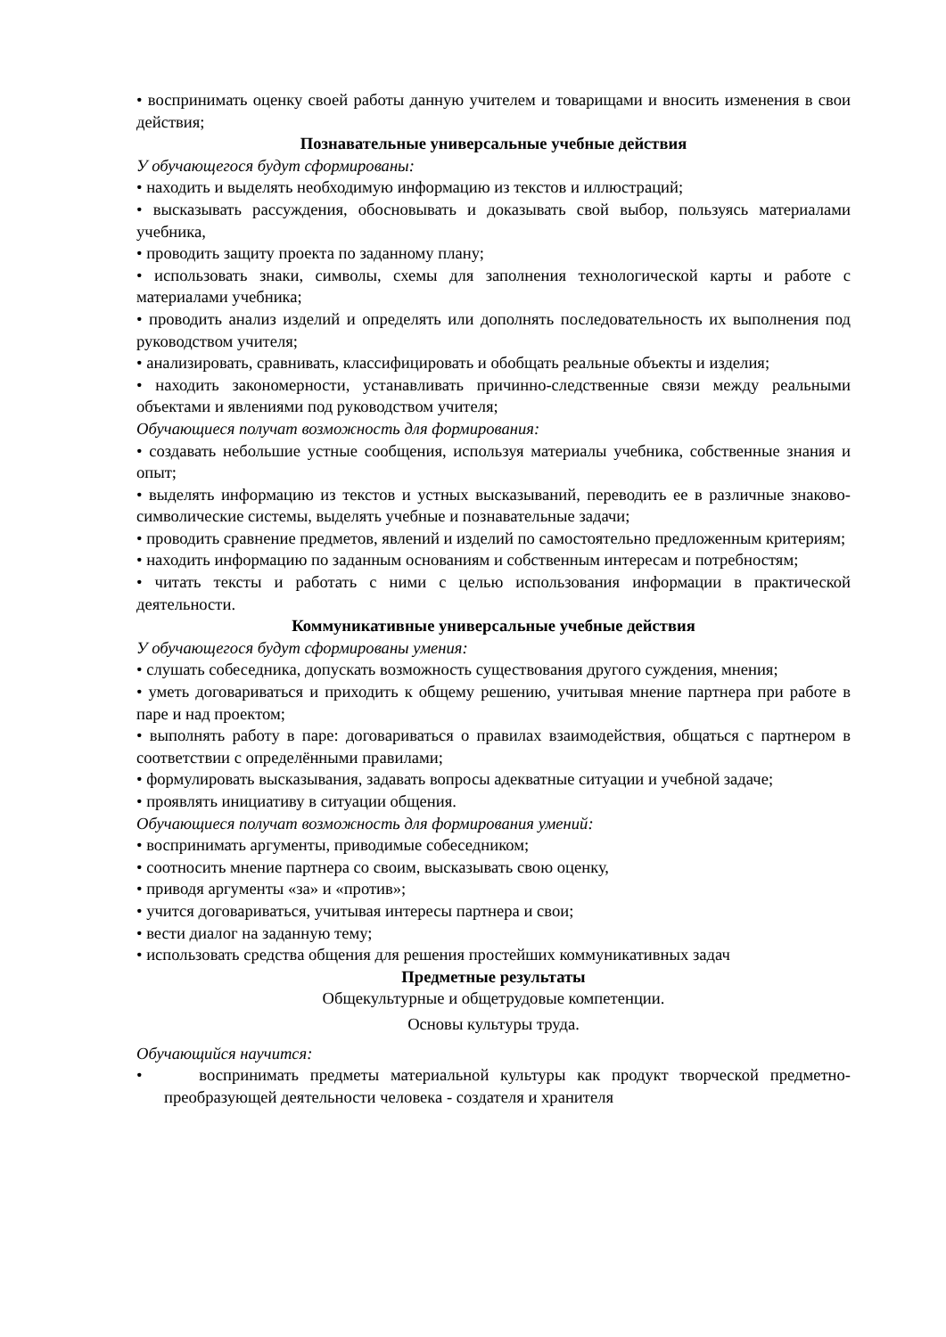• воспринимать оценку своей работы данную учителем и товарищами и вносить изменения в свои действия;
Познавательные универсальные учебные действия
У обучающегося будут сформированы:
• находить и выделять необходимую информацию из текстов и иллюстраций;
• высказывать рассуждения, обосновывать и доказывать свой выбор, пользуясь материалами учебника,
• проводить защиту проекта по заданному плану;
• использовать знаки, символы, схемы для заполнения технологической карты и работе с материалами учебника;
• проводить анализ изделий и определять или дополнять последовательность их выполнения под руководством учителя;
• анализировать, сравнивать, классифицировать и обобщать реальные объекты и изделия;
• находить закономерности, устанавливать причинно-следственные связи между реальными объектами и явлениями под руководством учителя;
Обучающиеся получат возможность для формирования:
• создавать небольшие устные сообщения, используя материалы учебника, собственные знания и опыт;
• выделять информацию из текстов и устных высказываний, переводить ее в различные знаково-символические системы, выделять учебные и познавательные задачи;
• проводить сравнение предметов, явлений и изделий по самостоятельно предложенным критериям;
• находить информацию по заданным основаниям и собственным интересам и потребностям;
• читать тексты и работать с ними с целью использования информации в практической деятельности.
Коммуникативные универсальные учебные действия
У обучающегося будут сформированы умения:
• слушать собеседника, допускать возможность существования другого суждения, мнения;
• уметь договариваться и приходить к общему решению, учитывая мнение партнера при работе в паре и над проектом;
• выполнять работу в паре: договариваться о правилах взаимодействия, общаться с партнером в соответствии с определёнными правилами;
• формулировать высказывания, задавать вопросы адекватные ситуации и учебной задаче;
• проявлять инициативу в ситуации общения.
Обучающиеся получат возможность для формирования умений:
• воспринимать аргументы, приводимые собеседником;
• соотносить мнение партнера со своим, высказывать свою оценку,
• приводя аргументы «за» и «против»;
• учится договариваться, учитывая интересы партнера и свои;
• вести диалог на заданную тему;
• использовать средства общения для решения простейших коммуникативных задач
Предметные результаты
Общекультурные и общетрудовые компетенции.
Основы культуры труда.
Обучающийся научится:
• воспринимать предметы материальной культуры как продукт творческой предметно-преобразующей деятельности человека - создателя и хранителя